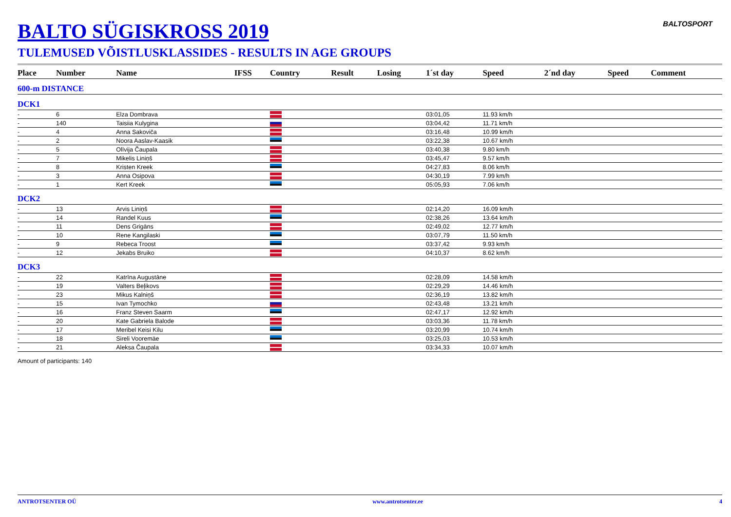BALTOSPORT
BALTO SÜGISKROSS 2019
TULEMUSED VÕISTLUSKLASSIDES - RESULTS IN AGE GROUPS
| Place | Number | Name | IFSS | Country | Result | Losing | 1´st day | Speed | 2´nd day | Speed | Comment |
| --- | --- | --- | --- | --- | --- | --- | --- | --- | --- | --- | --- |
| 600-m DISTANCE | | | | | | | | | | | |
| DCK1 | | | | | | | | | | | |
| - | 6 | Elza Dombrava | | | | | 03:01,05 | 11.93 km/h | | | |
| - | 140 | Taisiia Kulygina | | | | | 03:04,42 | 11.71 km/h | | | |
| - | 4 | Anna Sakoviča | | | | | 03:16,48 | 10.99 km/h | | | |
| - | 2 | Noora Aaslav-Kaasik | | | | | 03:22,38 | 10.67 km/h | | | |
| - | 5 | Olīvija Čaupala | | | | | 03:40,38 | 9.80 km/h | | | |
| - | 7 | Mikelis Liniņš | | | | | 03:45,47 | 9.57 km/h | | | |
| - | 8 | Kristen Kreek | | | | | 04:27,83 | 8.06 km/h | | | |
| - | 3 | Anna Osipova | | | | | 04:30,19 | 7.99 km/h | | | |
| - | 1 | Kert Kreek | | | | | 05:05,93 | 7.06 km/h | | | |
| DCK2 | | | | | | | | | | | |
| - | 13 | Arvis Liniņš | | | | | 02:14,20 | 16.09 km/h | | | |
| - | 14 | Randel Kuus | | | | | 02:38,26 | 13.64 km/h | | | |
| - | 11 | Dens Grigāns | | | | | 02:49,02 | 12.77 km/h | | | |
| - | 10 | Rene Kangilaski | | | | | 03:07,79 | 11.50 km/h | | | |
| - | 9 | Rebeca Troost | | | | | 03:37,42 | 9.93 km/h | | | |
| - | 12 | Jekabs Bruiko | | | | | 04:10,37 | 8.62 km/h | | | |
| DCK3 | | | | | | | | | | | |
| - | 22 | Katrīna Augustāne | | | | | 02:28,09 | 14.58 km/h | | | |
| - | 19 | Valters Beļikovs | | | | | 02:29,29 | 14.46 km/h | | | |
| - | 23 | Mikus Kalniņš | | | | | 02:36,19 | 13.82 km/h | | | |
| - | 15 | Ivan Tymochko | | | | | 02:43,48 | 13.21 km/h | | | |
| - | 16 | Franz Steven Saarm | | | | | 02:47,17 | 12.92 km/h | | | |
| - | 20 | Kate Gabriela Balode | | | | | 03:03,36 | 11.78 km/h | | | |
| - | 17 | Meribel Keisi Kilu | | | | | 03:20,99 | 10.74 km/h | | | |
| - | 18 | Sireli Vooremäe | | | | | 03:25,03 | 10.53 km/h | | | |
| - | 21 | Aleksa Čaupala | | | | | 03:34,33 | 10.07 km/h | | | |
Amount of participants: 140
ANTROTSENTER OÜ www.antrotsenter.ee 4